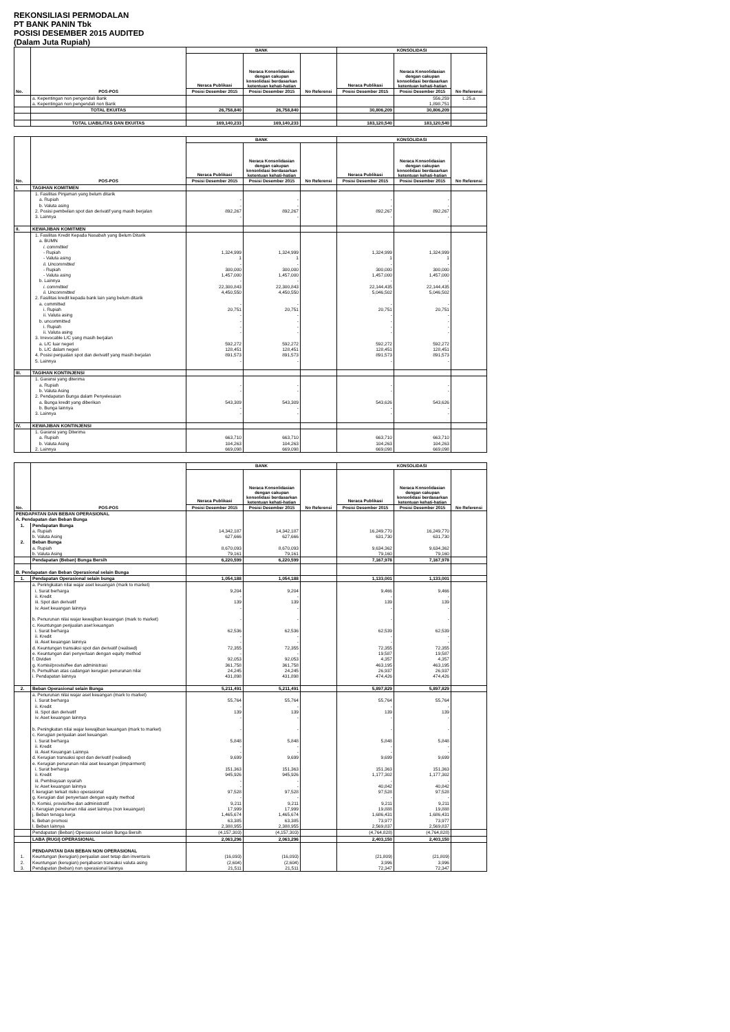REKONSILIASI PERMODALAN
PT BANK PANIN Tbk
POSISI DESEMBER 2015 AUDITED
(Dalam Juta Rupiah)
| No. | POS-POS | BANK | | | KONSOLIDASI | | |
| --- | --- | --- | --- | --- | --- | --- | --- |
| | | Neraca Publikasi | Neraca Konsolidasian dengan cakupan konsolidasi berdasarkan ketentuan kehati-hatian | No Referensi | Neraca Publikasi | Neraca Konsolidasian dengan cakupan konsolidasi berdasarkan ketentuan kehati-hatian | No Referensi |
| | | Posisi Desember 2015 | Posisi Desember 2015 | | Posisi Desember 2015 | Posisi Desember 2015 | |
| | a. Kepentingan non pengendali Bank | | | | | 556,259 | L.25.a |
| | a. Kepentingan non pengendali non Bank | | | | | 1,898,751 | |
| | TOTAL EKUITAS | 26,758,840 | 26,758,840 | | 30,806,209 | 30,806,209 | |
| | TOTAL LIABILITAS DAN EKUITAS | 169,140,233 | 169,140,233 | | 183,120,540 | 183,120,540 | |
| No. | POS-POS | BANK | | | KONSOLIDASI | | |
| --- | --- | --- | --- | --- | --- | --- | --- |
| | | Neraca Publikasi | Neraca Konsolidasian dengan cakupan konsolidasi berdasarkan ketentuan kehati-hatian | No Referensi | Neraca Publikasi | Neraca Konsolidasian dengan cakupan konsolidasi berdasarkan ketentuan kehati-hatian | No Referensi |
| | | Posisi Desember 2015 | Posisi Desember 2015 | | Posisi Desember 2015 | Posisi Desember 2015 | |
| I. | TAGIHAN KOMITMEN | | | | | | |
| | 1. Fasilitas Pinjaman yang belum ditarik | | | | | | |
| | a. Rupiah | - | - | | - | - | |
| | b. Valuta asing | - | - | | - | - | |
| | 2. Posisi pembelian spot dan derivatif yang masih berjalan | 892,267 | 892,267 | | 892,267 | 892,267 | |
| | 3. Lainnya | - | - | | - | - | |
| II. | KEWAJIBAN KOMITMEN | | | | | | |
| | 1. Fasilitas Kredit Kepada Nasabah yang Belum Ditarik | | | | | | |
| | a. BUMN | | | | | | |
| | i. committed | | | | | | |
| | - Rupiah | 1,324,999 | 1,324,999 | | 1,324,999 | 1,324,999 | |
| | - Valuta asing | 1 | 1 | | 1 | 1 | |
| | ii. Uncommitted | - | - | | - | - | |
| | - Rupiah | 300,000 | 300,000 | | 300,000 | 300,000 | |
| | - Valuta asing | 1,457,000 | 1,457,000 | | 1,457,000 | 1,457,000 | |
| | b. Lainnya | - | - | | - | - | |
| | i. committed | 22,300,843 | 22,300,843 | | 22,144,435 | 22,144,435 | |
| | ii. Uncommitted | 4,450,550 | 4,450,550 | | 5,046,502 | 5,046,502 | |
| | 2. Fasilitas kredit kepada bank lain yang belum ditarik | | | | | | |
| | a. committed | - | - | | - | - | |
| | i. Rupiah | 20,751 | 20,751 | | 20,751 | 20,751 | |
| | ii. Valuta asing | - | - | | - | - | |
| | b. uncommitted | - | - | | - | - | |
| | i. Rupiah | - | - | | - | - | |
| | ii. Valuta asing | - | - | | - | - | |
| | 3. Irrevocable L/C yang masih berjalan | | | | | | |
| | a. L/C luar negeri | 592,272 | 592,272 | | 592,272 | 592,272 | |
| | b. L/C dalam negeri | 128,451 | 128,451 | | 128,451 | 128,451 | |
| | 4. Posisi penjualan spot dan derivatif yang masih berjalan | 891,573 | 891,573 | | 891,573 | 891,573 | |
| | 5. Lainnya | - | - | | - | - | |
| III. | TAGIHAN KONTINJENSI | | | | | | |
| | 1. Garansi yang diterima | | | | | | |
| | a. Rupiah | - | - | | - | - | |
| | b. Valuta Asing | - | - | | - | - | |
| | 2. Pendapatan Bunga dalam Penyelesaian | | | | | | |
| | a. Bunga kredit yang diberikan | 543,309 | 543,309 | | 543,626 | 543,626 | |
| | b. Bunga lainnya | - | - | | - | - | |
| | 3. Lainnya | - | - | | - | - | |
| IV. | KEWAJIBAN KONTINJENSI | | | | | | |
| | 1. Garansi yang Diterima | | | | | | |
| | a. Rupiah | 663,710 | 663,710 | | 663,710 | 663,710 | |
| | b. Valuta Asing | 104,263 | 104,263 | | 104,263 | 104,263 | |
| | 2. Lainnya | 669,098 | 669,098 | | 669,098 | 669,098 | |
| No. | POS-POS | BANK | | | KONSOLIDASI | | |
| --- | --- | --- | --- | --- | --- | --- | --- |
| | | Neraca Publikasi | Neraca Konsolidasian dengan cakupan konsolidasi berdasarkan ketentuan kehati-hatian | No Referensi | Neraca Publikasi | Neraca Konsolidasian dengan cakupan konsolidasi berdasarkan ketentuan kehati-hatian | No Referensi |
| | | Posisi Desember 2015 | Posisi Desember 2015 | | Posisi Desember 2015 | Posisi Desember 2015 | |
| PENDAPATAN DAN BEBAN OPERASIONAL | | | | | | | |
| A. Pendapatan dan Beban Bunga | | | | | | | |
| 1. | Pendapatan Bunga | | | | | | |
| | a. Rupiah | 14,342,187 | 14,342,187 | | 16,249,770 | 16,249,770 | |
| | b. Valuta Asing | 627,666 | 627,666 | | 631,730 | 631,730 | |
| 2. | Beban Bunga | | | | | | |
| | a. Rupiah | 8,670,093 | 8,670,093 | | 9,634,362 | 9,634,362 | |
| | b. Valuta Asing | 79,161 | 79,161 | | 79,160 | 79,160 | |
| | Pendapatan (Beban) Bunga Bersih | 6,220,599 | 6,220,599 | | 7,167,978 | 7,167,978 | |
| B. Pendapatan dan Beban Operasional selain Bunga | | | | | | | |
| 1. | Pendapatan Operasional selain bunga | 1,054,188 | 1,054,188 | | 1,133,001 | 1,133,001 | |
| | a. Peningkatan nilai wajar aset keuangan (mark to market) | | | | | | |
| | i. Surat berharga | 9,204 | 9,204 | | 9,466 | 9,466 | |
| | ii. Kredit | - | - | | - | - | |
| | iii. Spot dan derivatif | 139 | 139 | | 139 | 139 | |
| | iv. Aset keuangan lainnya | - | - | | - | - | |
| | b. Penurunan nilai wajar kewajiban keuangan (mark to market) | - | - | | - | - | |
| | c. Keuntungan penjualan aset keuangan | | | | | | |
| | i. Surat berharga | 62,536 | 62,536 | | 62,539 | 62,539 | |
| | ii. Kredit | - | - | | - | - | |
| | iii. Aset keuangan lainnya | - | - | | - | - | |
| | d. Keuntungan transaksi spot dan derivatif (realised) | 72,355 | 72,355 | | 72,355 | 72,355 | |
| | e. Keuntungan dari penyertaan dengan equity method | - | - | | 19,587 | 19,587 | |
| | f. Dividen | 92,053 | 92,053 | | 4,357 | 4,357 | |
| | g. Komisi/provisi/fee dan administrasi | 361,758 | 361,758 | | 463,195 | 463,195 | |
| | h. Pemulihan atas cadangan kerugian penurunan nilai | 24,245 | 24,245 | | 26,937 | 26,937 | |
| | i. Pendapatan lainnya | 431,898 | 431,898 | | 474,426 | 474,426 | |
| 2. | Beban Operasional selain Bunga | 5,211,491 | 5,211,491 | | 5,897,829 | 5,897,829 | |
| | a. Penurunan nilai wajar aset keuangan (mark to market) | | | | | | |
| | i. Surat berharga | 55,764 | 55,764 | | 55,764 | 55,764 | |
| | ii. Kredit | - | - | | - | - | |
| | iii. Spot dan derivatif | 139 | 139 | | 139 | 139 | |
| | iv. Aset keuangan lainnya | - | - | | - | - | |
| | b. Peningkatan nilai wajar kewajiban keuangan (mark to market) | - | - | | - | - | |
| | c. Kerugian penjualan aset keuangan | | | | | | |
| | i. Surat berharga | 5,848 | 5,848 | | 5,848 | 5,848 | |
| | ii. Kredit | - | - | | - | - | |
| | iii. Aset Keuangan Lainnya | - | - | | - | - | |
| | d. Kerugian transaksi spot dan derivatif (realised) | 9,699 | 9,699 | | 9,699 | 9,699 | |
| | e. Kerugian penurunan nilai aset keuangan (impairment) | | | | | | |
| | i. Surat berharga | 151,363 | 151,363 | | 151,363 | 151,363 | |
| | ii. Kredit | 945,926 | 945,926 | | 1,177,302 | 1,177,302 | |
| | iii. Pembiayaan syariah | - | - | | - | - | |
| | iv. Aset keuangan lainnya | - | - | | 40,842 | 40,842 | |
| | f. kerugian terkait risiko operasional | 97,528 | 97,528 | | 97,528 | 97,528 | |
| | g. Kerugian dari penyertaan dengan equity method | - | - | | - | - | |
| | h. Komisi, provisi/fee dan administratif | 9,211 | 9,211 | | 9,211 | 9,211 | |
| | i. Kerugian penurunan nilai aset lainnya (non keuangan) | 17,999 | 17,999 | | 19,888 | 19,888 | |
| | j. Beban tenaga kerja | 1,465,674 | 1,465,674 | | 1,686,431 | 1,686,431 | |
| | k. Beban promosi | 63,385 | 63,385 | | 73,977 | 73,977 | |
| | l. Beban lainnya | 2,388,955 | 2,388,955 | | 2,569,837 | 2,569,837 | |
| | Pendapatan (Beban) Operasional selain Bunga Bersih | (4,157,303) | (4,157,303) | | (4,764,828) | (4,764,828) | |
| | LABA (RUGI) OPERASIONAL | 2,063,296 | 2,063,296 | | 2,403,150 | 2,403,150 | |
| | PENDAPATAN DAN BEBAN NON OPERASIONAL | | | | | | |
| 1. | Keuntungan (kerugian) penjualan aset tetap dan inventaris | (16,093) | (16,093) | | (21,809) | (21,809) | |
| 2. | Keuntungan (kerugian) penjabaran transaksi valuta asing | (2,604) | (2,604) | | 3,996 | 3,996 | |
| 3. | Pendapatan (beban) non operasional lainnya | 21,511 | 21,511 | | 72,347 | 72,347 | |